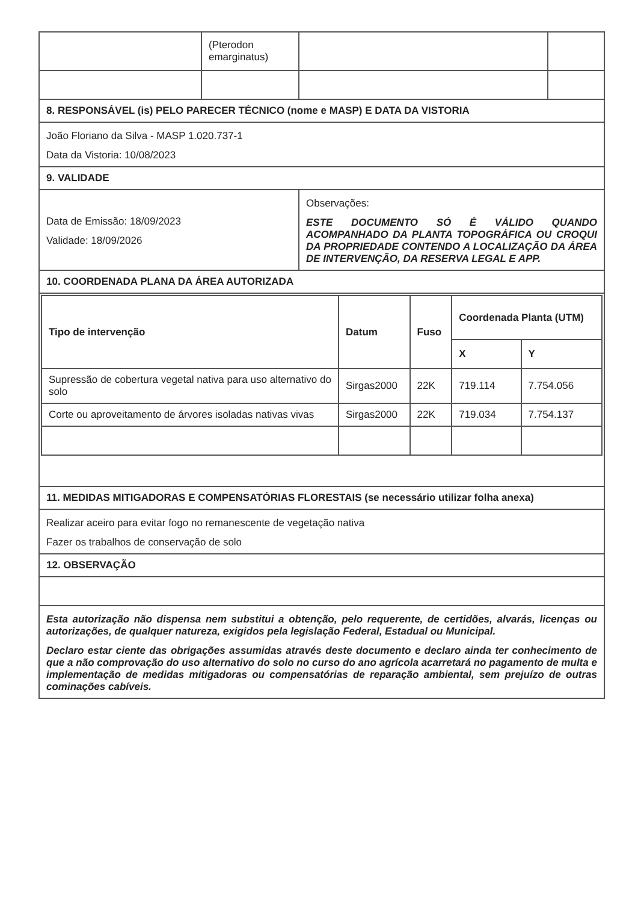| | (Pterodon emarginatus) | | |
| 8. RESPONSÁVEL (is) PELO PARECER TÉCNICO (nome e MASP) E DATA DA VISTORIA | | | |
| João Floriano da Silva - MASP 1.020.737-1 Data da Vistoria: 10/08/2023 | | | |
| 9. VALIDADE | | | |
| Data de Emissão: 18/09/2023 Validade: 18/09/2026 | | Observações: ESTE DOCUMENTO SÓ É VÁLIDO QUANDO ACOMPANHADO DA PLANTA TOPOGRÁFICA OU CROQUI DA PROPRIEDADE CONTENDO A LOCALIZAÇÃO DA ÁREA DE INTERVENÇÃO, DA RESERVA LEGAL E APP. | |
| 10. COORDENADA PLANA DA ÁREA AUTORIZADA | | | |
| / Tipo de intervenção / Datum / Fuso / Coordenada Planta (UTM) / / / --- / --- / --- / --- / --- / / / / / X / Y / / Supressão de cobertura vegetal nativa para uso alternativo do solo / Sirgas2000 / 22K / 719.114 / 7.754.056 / / Corte ou aproveitamento de árvores isoladas nativas vivas / Sirgas2000 / 22K / 719.034 / 7.754.137 / | | | |
| 11. MEDIDAS MITIGADORAS E COMPENSATÓRIAS FLORESTAIS (se necessário utilizar folha anexa) | | | |
| Realizar aceiro para evitar fogo no remanescente de vegetação nativa Fazer os trabalhos de conservação de solo | | | |
| 12. OBSERVAÇÃO | | | |
| Esta autorização não dispensa nem substitui a obtenção, pelo requerente, de certidões, alvarás, licenças ou autorizações, de qualquer natureza, exigidos pela legislação Federal, Estadual ou Municipal. Declaro estar ciente das obrigações assumidas através deste documento e declaro ainda ter conhecimento de que a não comprovação do uso alternativo do solo no curso do ano agrícola acarretará no pagamento de multa e implementação de medidas mitigadoras ou compensatórias de reparação ambiental, sem prejuízo de outras cominações cabíveis. | | | |